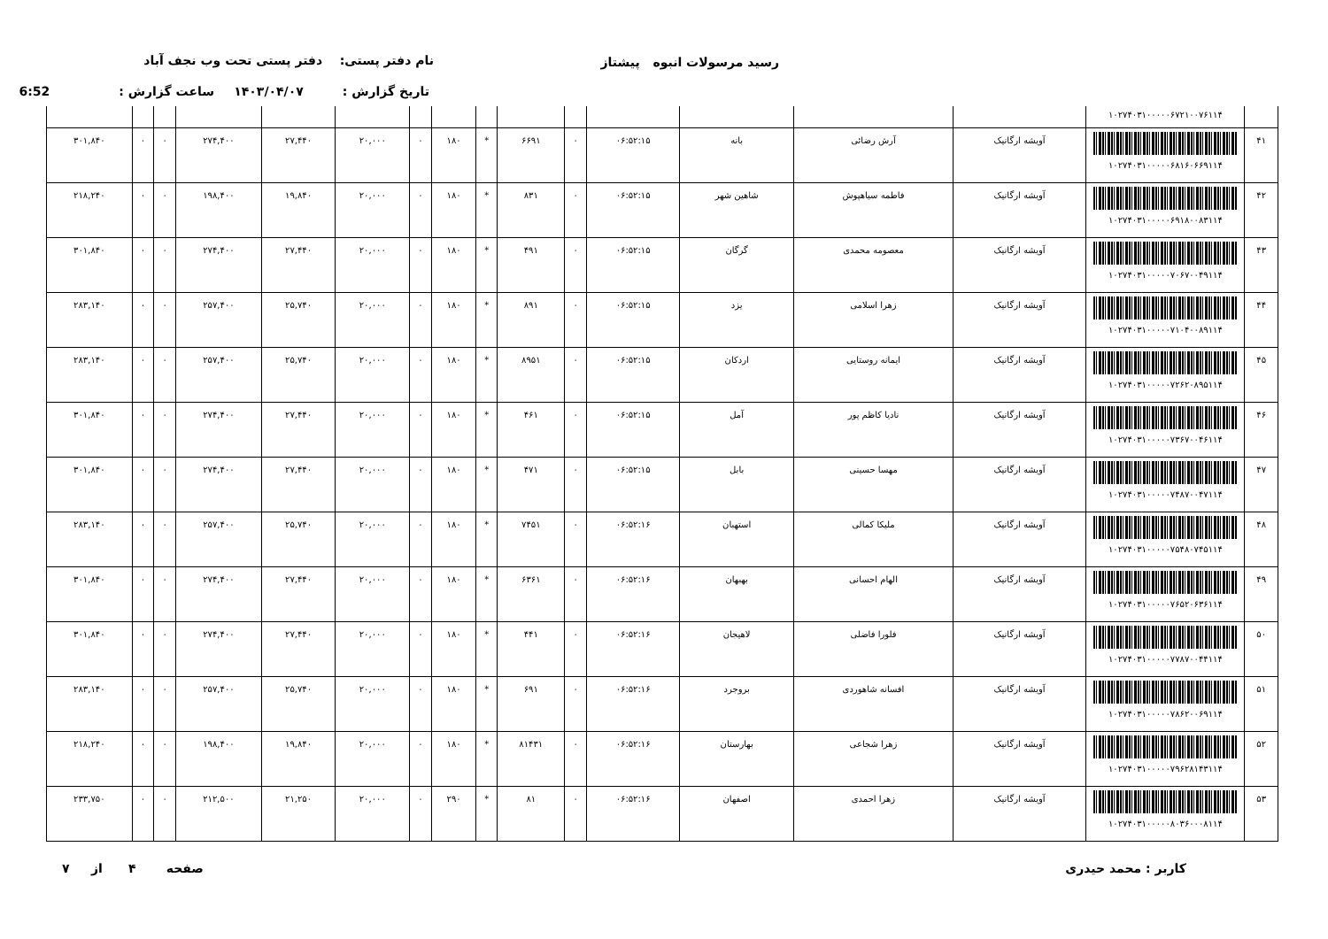رسید مرسولات انبوه پیشتاز نام دفتر پستی: دفتر پستی تحت وب نجف آباد
تاریخ گزارش : ۱۴۰۳/۰۴/۰۷ ساعت گزارش : 6:52
| | ۱۰۲۷۴۰۳۱۰۰۰۰۰۶۷۲۱۰۰۷۶۱۱۴ | | | | | | | | | | | | | | | |
| ۴۱ | ۱۰۲۷۴۰۳۱۰۰۰۰۰۶۸۱۶۰۶۶۹۱۱۴ | آویشه ارگانیک | آرش رضائی | بانه | ۰۶:۵۲:۱۵ | ۰ | ۶۶۹۱ | * | ۱۸۰ | ۰ | ۲۰,۰۰۰ | ۲۷,۴۴۰ | ۲۷۴,۴۰۰ | ۰ | ۰ | ۳۰۱,۸۴۰ |
| ۴۲ | ۱۰۲۷۴۰۳۱۰۰۰۰۰۶۹۱۸۰۰۸۳۱۱۴ | آویشه ارگانیک | فاطمه سیاهپوش | شاهین شهر | ۰۶:۵۲:۱۵ | ۰ | ۸۳۱ | * | ۱۸۰ | ۰ | ۲۰,۰۰۰ | ۱۹,۸۴۰ | ۱۹۸,۴۰۰ | ۰ | ۰ | ۲۱۸,۲۴۰ |
| ۴۳ | ۱۰۲۷۴۰۳۱۰۰۰۰۰۷۰۶۷۰۰۴۹۱۱۴ | آویشه ارگانیک | معصومه محمدی | گرگان | ۰۶:۵۲:۱۵ | ۰ | ۴۹۱ | * | ۱۸۰ | ۰ | ۲۰,۰۰۰ | ۲۷,۴۴۰ | ۲۷۴,۴۰۰ | ۰ | ۰ | ۳۰۱,۸۴۰ |
| ۴۴ | ۱۰۲۷۴۰۳۱۰۰۰۰۰۷۱۰۴۰۰۸۹۱۱۴ | آویشه ارگانیک | زهرا اسلامی | یزد | ۰۶:۵۲:۱۵ | ۰ | ۸۹۱ | * | ۱۸۰ | ۰ | ۲۰,۰۰۰ | ۲۵,۷۴۰ | ۲۵۷,۴۰۰ | ۰ | ۰ | ۲۸۳,۱۴۰ |
| ۴۵ | ۱۰۲۷۴۰۳۱۰۰۰۰۰۷۲۶۲۰۸۹۵۱۱۴ | آویشه ارگانیک | ایمانه روستایی | اردکان | ۰۶:۵۲:۱۵ | ۰ | ۸۹۵۱ | * | ۱۸۰ | ۰ | ۲۰,۰۰۰ | ۲۵,۷۴۰ | ۲۵۷,۴۰۰ | ۰ | ۰ | ۲۸۳,۱۴۰ |
| ۴۶ | ۱۰۲۷۴۰۳۱۰۰۰۰۰۷۳۶۷۰۰۴۶۱۱۴ | آویشه ارگانیک | نادیا کاظم پور | آمل | ۰۶:۵۲:۱۵ | ۰ | ۴۶۱ | * | ۱۸۰ | ۰ | ۲۰,۰۰۰ | ۲۷,۴۴۰ | ۲۷۴,۴۰۰ | ۰ | ۰ | ۳۰۱,۸۴۰ |
| ۴۷ | ۱۰۲۷۴۰۳۱۰۰۰۰۰۷۴۸۷۰۰۴۷۱۱۴ | آویشه ارگانیک | مهسا حسینی | بابل | ۰۶:۵۲:۱۵ | ۰ | ۴۷۱ | * | ۱۸۰ | ۰ | ۲۰,۰۰۰ | ۲۷,۴۴۰ | ۲۷۴,۴۰۰ | ۰ | ۰ | ۳۰۱,۸۴۰ |
| ۴۸ | ۱۰۲۷۴۰۳۱۰۰۰۰۰۷۵۴۸۰۷۴۵۱۱۴ | آویشه ارگانیک | ملیکا کمالی | استهبان | ۰۶:۵۲:۱۶ | ۰ | ۷۴۵۱ | * | ۱۸۰ | ۰ | ۲۰,۰۰۰ | ۲۵,۷۴۰ | ۲۵۷,۴۰۰ | ۰ | ۰ | ۲۸۳,۱۴۰ |
| ۴۹ | ۱۰۲۷۴۰۳۱۰۰۰۰۰۷۶۵۲۰۶۳۶۱۱۴ | آویشه ارگانیک | الهام احسانی | بهبهان | ۰۶:۵۲:۱۶ | ۰ | ۶۳۶۱ | * | ۱۸۰ | ۰ | ۲۰,۰۰۰ | ۲۷,۴۴۰ | ۲۷۴,۴۰۰ | ۰ | ۰ | ۳۰۱,۸۴۰ |
| ۵۰ | ۱۰۲۷۴۰۳۱۰۰۰۰۰۷۷۸۷۰۰۴۴۱۱۴ | آویشه ارگانیک | فلورا فاضلی | لاهیجان | ۰۶:۵۲:۱۶ | ۰ | ۴۴۱ | * | ۱۸۰ | ۰ | ۲۰,۰۰۰ | ۲۷,۴۴۰ | ۲۷۴,۴۰۰ | ۰ | ۰ | ۳۰۱,۸۴۰ |
| ۵۱ | ۱۰۲۷۴۰۳۱۰۰۰۰۰۷۸۶۲۰۰۶۹۱۱۴ | آویشه ارگانیک | افسانه شاهوردی | بروجرد | ۰۶:۵۲:۱۶ | ۰ | ۶۹۱ | * | ۱۸۰ | ۰ | ۲۰,۰۰۰ | ۲۵,۷۴۰ | ۲۵۷,۴۰۰ | ۰ | ۰ | ۲۸۳,۱۴۰ |
| ۵۲ | ۱۰۲۷۴۰۳۱۰۰۰۰۰۷۹۶۲۸۱۴۳۱۱۴ | آویشه ارگانیک | زهرا شجاعی | بهارستان | ۰۶:۵۲:۱۶ | ۰ | ۸۱۴۳۱ | * | ۱۸۰ | ۰ | ۲۰,۰۰۰ | ۱۹,۸۴۰ | ۱۹۸,۴۰۰ | ۰ | ۰ | ۲۱۸,۲۴۰ |
| ۵۳ | ۱۰۲۷۴۰۳۱۰۰۰۰۰۸۰۳۶۰۰۰۸۱۱۴ | آویشه ارگانیک | زهرا احمدی | اصفهان | ۰۶:۵۲:۱۶ | ۰ | ۸۱ | * | ۲۹۰ | ۰ | ۲۰,۰۰۰ | ۲۱,۲۵۰ | ۲۱۲,۵۰۰ | ۰ | ۰ | ۲۳۳,۷۵۰ |
کاربر : محمد حیدری صفحه ۴ از ۷